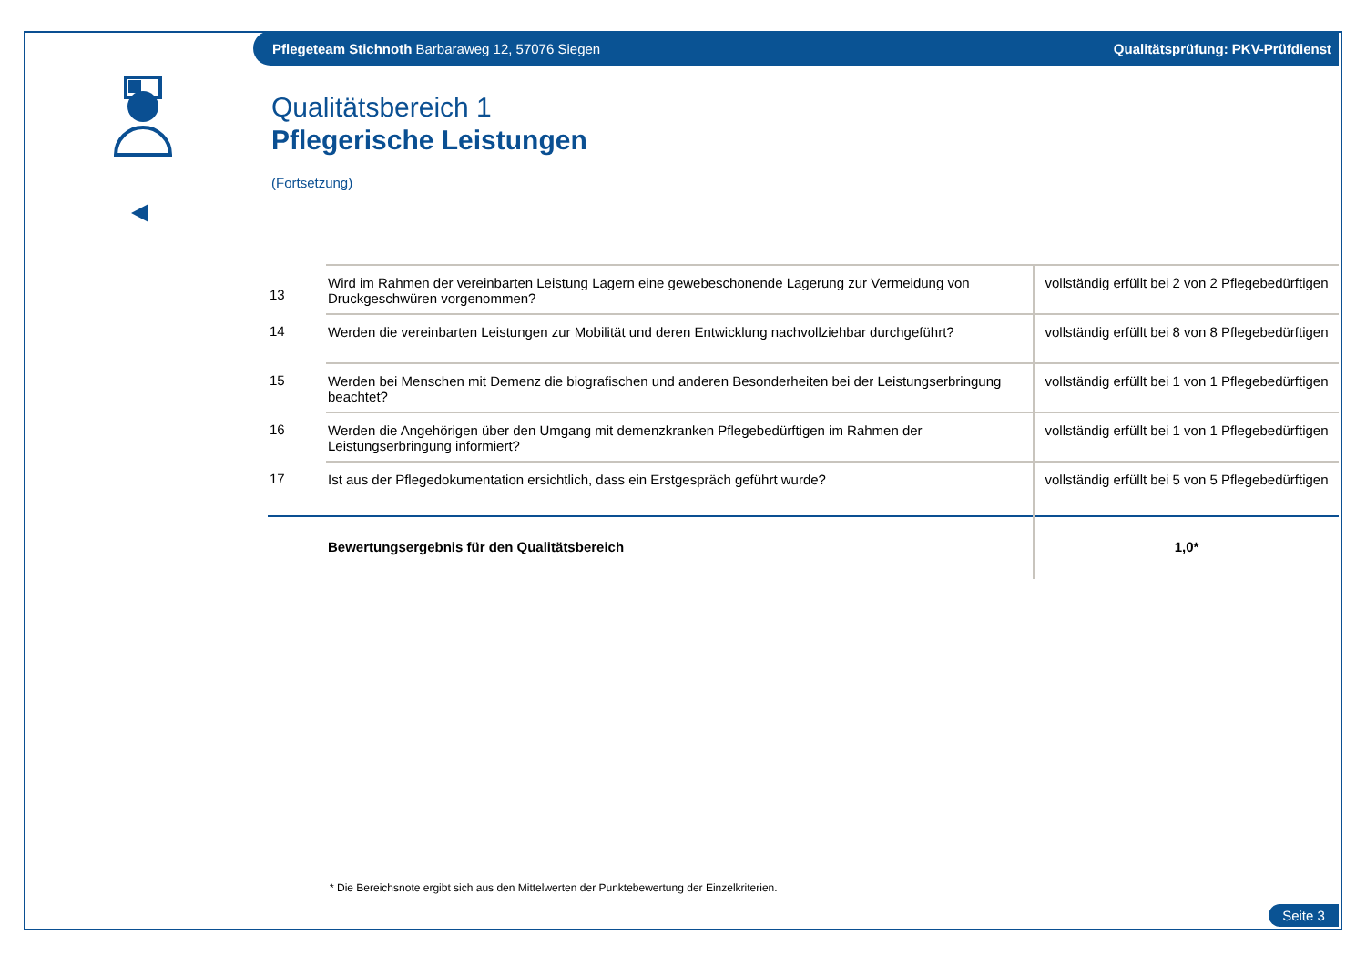Pflegeteam Stichnoth Barbaraweg 12, 57076 Siegen Qualitätsprüfung: PKV-Prüfdienst
Qualitätsbereich 1
Pflegerische Leistungen
(Fortsetzung)
| 13 | Wird im Rahmen der vereinbarten Leistung Lagern eine gewebeschonende Lagerung zur Vermeidung von Druckgeschwüren vorgenommen? | vollständig erfüllt bei 2 von 2 Pflegebedürftigen |
| 14 | Werden die vereinbarten Leistungen zur Mobilität und deren Entwicklung nachvollziehbar durchgeführt? | vollständig erfüllt bei 8 von 8 Pflegebedürftigen |
| 15 | Werden bei Menschen mit Demenz die biografischen und anderen Besonderheiten bei der Leistungserbringung beachtet? | vollständig erfüllt bei 1 von 1 Pflegebedürftigen |
| 16 | Werden die Angehörigen über den Umgang mit demenzkranken Pflegebedürftigen im Rahmen der Leistungserbringung informiert? | vollständig erfüllt bei 1 von 1 Pflegebedürftigen |
| 17 | Ist aus der Pflegedokumentation ersichtlich, dass ein Erstgespräch geführt wurde? | vollständig erfüllt bei 5 von 5 Pflegebedürftigen |
| | Bewertungsergebnis für den Qualitätsbereich | 1,0* |
* Die Bereichsnote ergibt sich aus den Mittelwerten der Punktebewertung der Einzelkriterien.
Seite 3